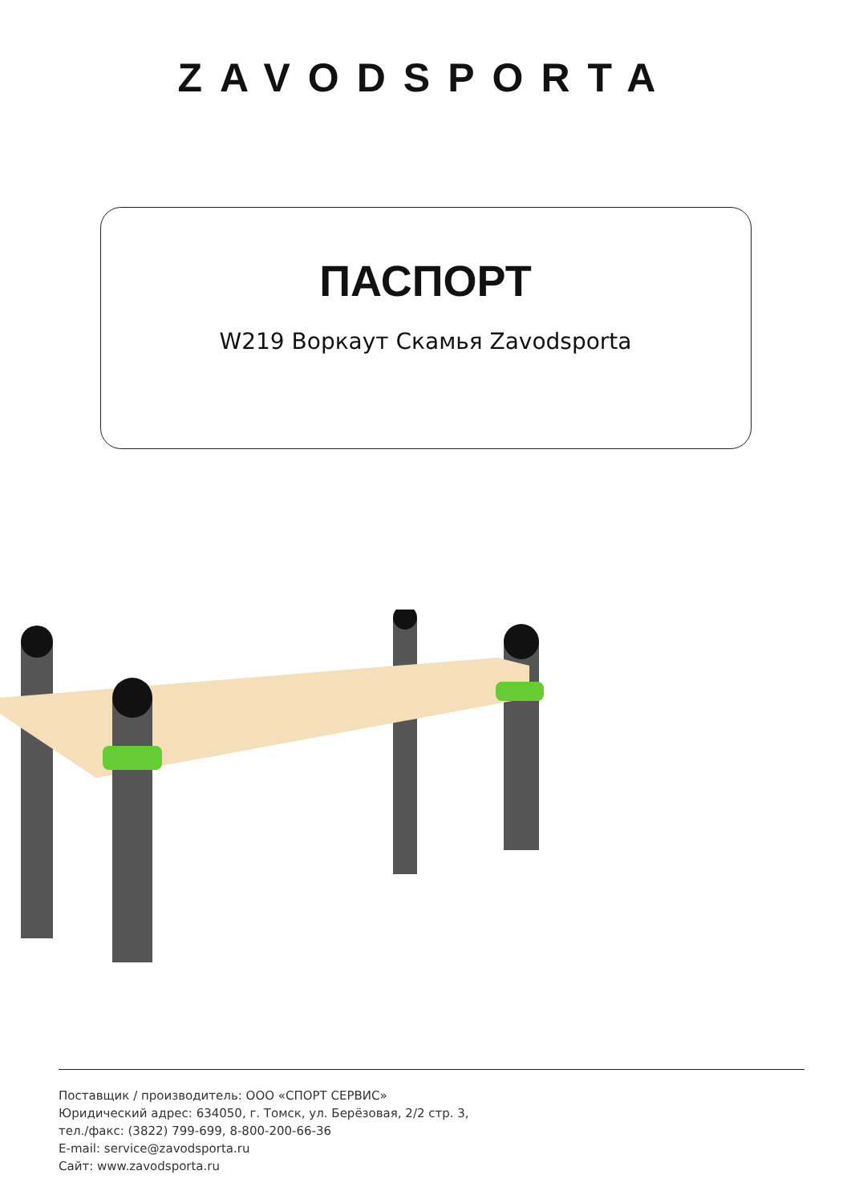ZAVODSPORTA
ПАСПОРТ
W219 Воркаут Скамья Zavodsporta
Поставщик / производитель: ООО «СПОРТ СЕРВИС»
Юридический адрес: 634050, г. Томск, ул. Берёзовая, 2/2 стр. 3,
тел./факс: (3822) 799-699, 8-800-200-66-36
E-mail: service@zavodsporta.ru
Сайт: www.zavodsporta.ru